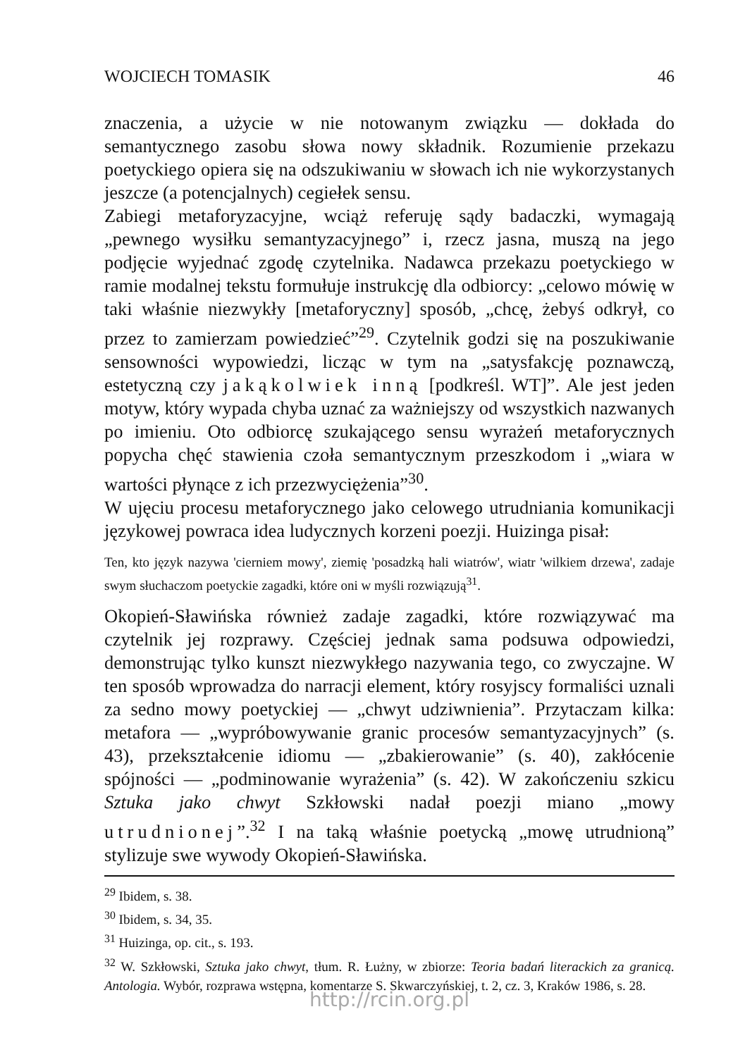WOJCIECH TOMASIK 46
znaczenia, a użycie w nie notowanym związku — dokłada do semantycznego zasobu słowa nowy składnik. Rozumienie przekazu poetyckiego opiera się na odszukiwaniu w słowach ich nie wykorzystanych jeszcze (a potencjalnych) cegiełek sensu.
Zabiegi metaforyzacyjne, wciąż referuję sądy badaczki, wymagają „pewnego wysiłku semantyzacyjnego” i, rzecz jasna, muszą na jego podjęcie wyjednać zgodę czytelnika. Nadawca przekazu poetyckiego w ramie modalnej tekstu formułuje instrukcję dla odbiorcy: „celowo mówię w taki właśnie niezwykły [metaforyczny] sposób, „chcę, żebyś odkrył, co przez to zamierzam powiedzieć”<sup>29</sup>. Czytelnik godzi się na poszukiwanie sensowności wypowiedzi, licząc w tym na „satysfakcję poznawczą, estetyczną czy jakąkolwiek inną [podkreśl. WT]”. Ale jest jeden motyw, który wypada chyba uznać za ważniejszy od wszystkich nazwanych po imieniu. Oto odbiorcę szukającego sensu wyrażeń metaforycznych popycha chęć stawienia czoła semantycznym przeszkodom i „wiara w wartości płynące z ich przezwyciężenia”<sup>30</sup>.
W ujęciu procesu metaforycznego jako celowego utrudniania komunikacji językowej powraca idea ludycznych korzeni poezji. Huizinga pisał:
Ten, kto język nazywa 'cierniem mowy', ziemię 'posadzką hali wiatrów', wiatr 'wilkiem drzewa', zadaje swym słuchaczom poetyckie zagadki, które oni w myśli rozwiązują<sup>31</sup>.
Okopień-Sławińska również zadaje zagadki, które rozwiązywać ma czytelnik jej rozprawy. Częściej jednak sama podsuwa odpowiedzi, demonstrując tylko kunszt niezwykłego nazywania tego, co zwyczajne. W ten sposób wprowadza do narracji element, który rosyjscy formaliści uznali za sedno mowy poetyckiej — „chwyt udziwnienia”. Przytaczam kilka: metafora — „wypróbowywanie granic procesów semantyzacyjnych” (s. 43), przekształcenie idiomu — „zbakierowanie” (s. 40), zakłócenie spójności — „podminowanie wyrażenia” (s. 42). W zakończeniu szkicu Sztuka jako chwyt Szkłowski nadał poezji miano „mowy utrudnionej”.<sup>32</sup> I na taką właśnie poetycką „mowę utrudnioną” stylizuje swe wywody Okopień-Sławińska.
<sup>29</sup> Ibidem, s. 38.
<sup>30</sup> Ibidem, s. 34, 35.
<sup>31</sup> Huizinga, op. cit., s. 193.
<sup>32</sup> W. Szkłowski, Sztuka jako chwyt, tłum. R. Łużny, w zbiorze: Teoria badań literackich za granicą. Antologia. Wybór, rozprawa wstępna, komentarze S. Skwarczyńskiej, t. 2, cz. 3, Kraków 1986, s. 28.
http://rcin.org.pl